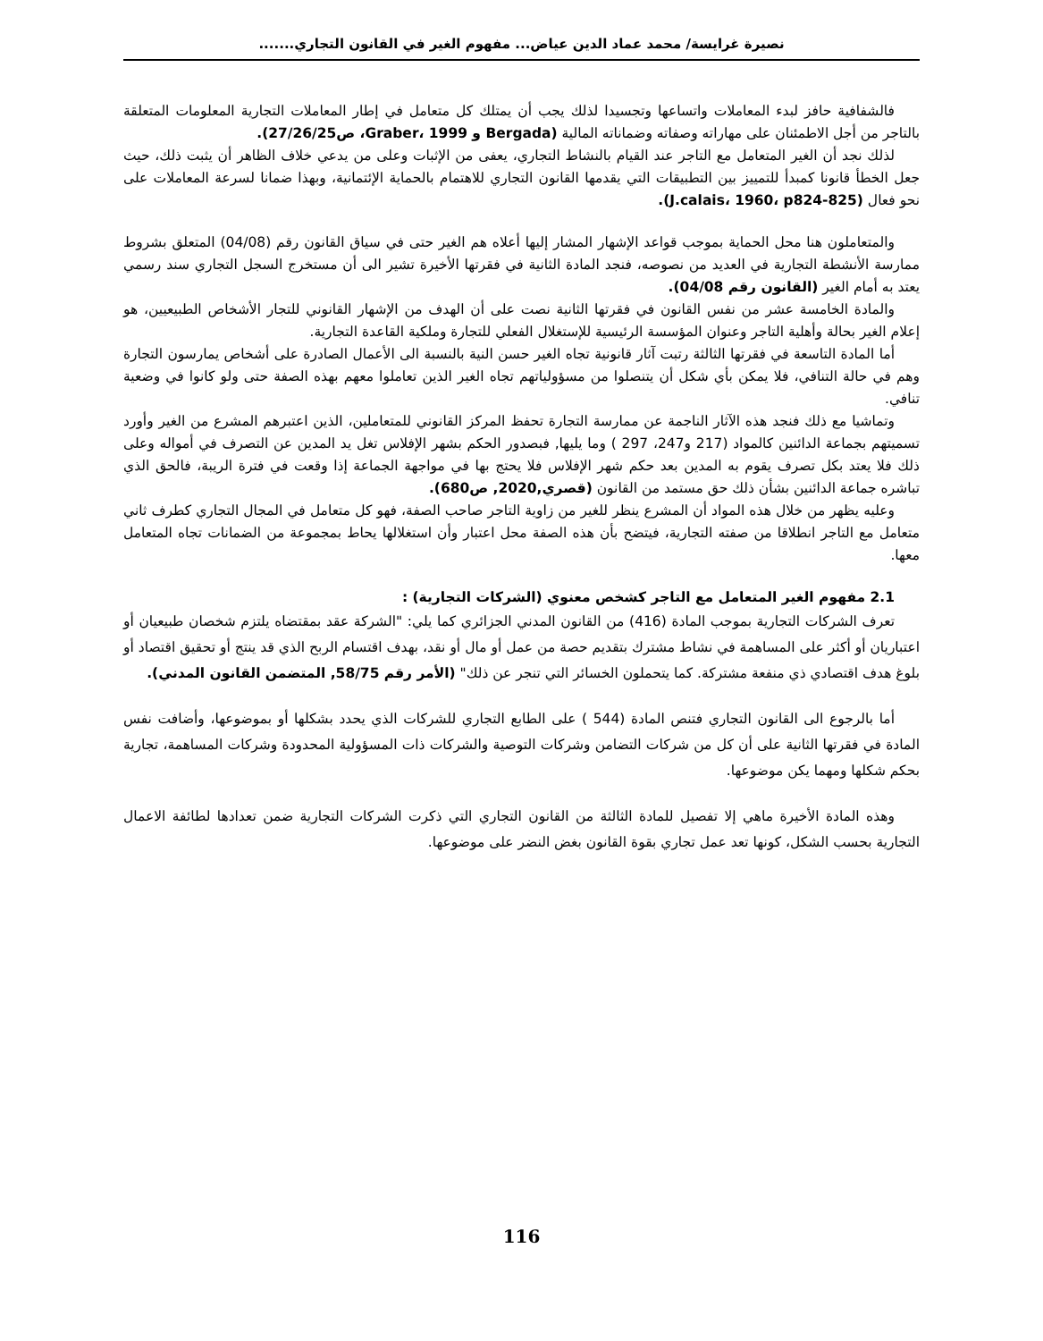نصيرة غرايسة/ محمد عماد الدين عياض... مفهوم الغير في القانون التجاري.......
فالشفافية حافز لبدء المعاملات واتساعها وتجسيدا لذلك يجب أن يمتلك كل متعامل في إطار المعاملات التجارية المعلومات المتعلقة بالتاجر من أجل الاطمئنان على مهاراته وصفاته وضماناته المالية (Bergada و Graber، 1999، ص27/26/25).
لذلك نجد أن الغير المتعامل مع التاجر عند القيام بالنشاط التجاري، يعفى من الإثبات وعلى من يدعي خلاف الظاهر أن يثبت ذلك، حيث جعل الخطأ قانونا كمبدأ للتمييز بين التطبيقات التي يقدمها القانون التجاري للاهتمام بالحماية الإئتمانية، وبهذا ضمانا لسرعة المعاملات على نحو فعال (J.calais، 1960، p824-825).
والمتعاملون هنا محل الحماية بموجب قواعد الإشهار المشار إليها أعلاه هم الغير حتى في سياق القانون رقم (04/08) المتعلق بشروط ممارسة الأنشطة التجارية في العديد من نصوصه، فنجد المادة الثانية في فقرتها الأخيرة تشير الى أن مستخرج السجل التجاري سند رسمي يعتد به أمام الغير (القانون رقم 04/08).
والمادة الخامسة عشر من نفس القانون في فقرتها الثانية نصت على أن الهدف من الإشهار القانوني للتجار الأشخاص الطبيعيين، هو إعلام الغير بحالة وأهلية التاجر وعنوان المؤسسة الرئيسية للإستغلال الفعلي للتجارة وملكية القاعدة التجارية.
أما المادة التاسعة في فقرتها الثالثة رتبت آثار قانونية تجاه الغير حسن النية بالنسبة الى الأعمال الصادرة على أشخاص يمارسون التجارة وهم في حالة التنافي، فلا يمكن بأي شكل أن يتنصلوا من مسؤولياتهم تجاه الغير الذين تعاملوا معهم بهذه الصفة حتى ولو كانوا في وضعية تنافي.
وتماشيا مع ذلك فنجد هذه الآثار الناجمة عن ممارسة التجارة تحفظ المركز القانوني للمتعاملين، الذين اعتبرهم المشرع من الغير وأورد تسميتهم بجماعة الدائنين كالمواد (217 و247، 297 ) وما يليها, فبصدور الحكم بشهر الإفلاس تغل يد المدين عن التصرف في أمواله وعلى ذلك فلا يعتد بكل تصرف يقوم به المدين بعد حكم شهر الإفلاس فلا يحتج بها في مواجهة الجماعة إذا وقعت في فترة الريبة، فالحق الذي تباشره جماعة الدائنين بشأن ذلك حق مستمد من القانون (قصري,2020, ص680).
وعليه يظهر من خلال هذه المواد أن المشرع ينظر للغير من زاوية التاجر صاحب الصفة، فهو كل متعامل في المجال التجاري كطرف ثاني متعامل مع التاجر انطلاقا من صفته التجارية، فيتضح بأن هذه الصفة محل اعتبار وأن استغلالها يحاط بمجموعة من الضمانات تجاه المتعامل معها.
2.1 مفهوم الغير المتعامل مع التاجر كشخص معنوي (الشركات التجارية) :
تعرف الشركات التجارية بموجب المادة (416) من القانون المدني الجزائري كما يلي: "الشركة عقد بمقتضاه يلتزم شخصان طبيعيان أو اعتباريان أو أكثر على المساهمة في نشاط مشترك بتقديم حصة من عمل أو مال أو نقد، بهدف اقتسام الربح الذي قد ينتج أو تحقيق اقتصاد أو بلوغ هدف اقتصادي ذي منفعة مشتركة. كما يتحملون الخسائر التي تنجر عن ذلك" (الأمر رقم 58/75, المتضمن القانون المدني).
أما بالرجوع الى القانون التجاري فتنص المادة (544 ) على الطابع التجاري للشركات الذي يحدد بشكلها أو بموضوعها، وأضافت نفس المادة في فقرتها الثانية على أن كل من شركات التضامن وشركات التوصية والشركات ذات المسؤولية المحدودة وشركات المساهمة، تجارية بحكم شكلها ومهما يكن موضوعها.
وهذه المادة الأخيرة ماهي إلا تفصيل للمادة الثالثة من القانون التجاري التي ذكرت الشركات التجارية ضمن تعدادها لطائفة الاعمال التجارية بحسب الشكل، كونها تعد عمل تجاري بقوة القانون بغض النضر على موضوعها.
116